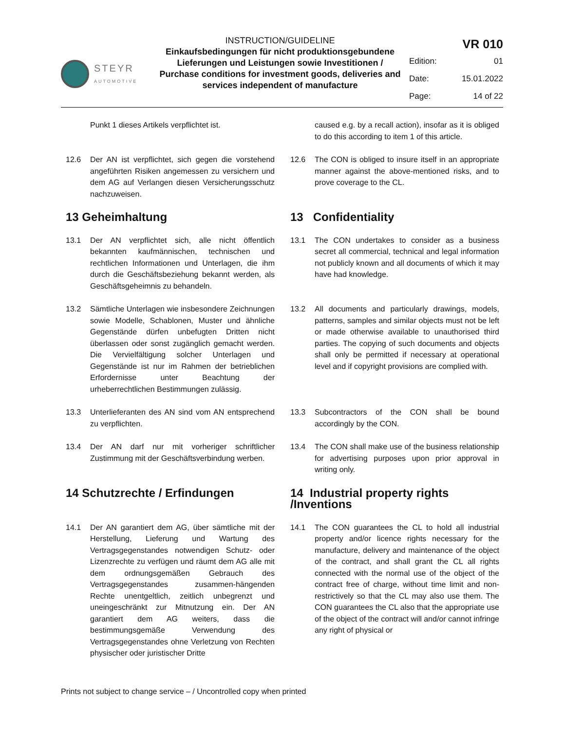STEYR
AUTOMOTIVE
INSTRUCTION/GUIDELINE
Einkaufsbedingungen für nicht produktionsgebundene Lieferungen und Leistungen sowie Investitionen / Purchase conditions for investment goods, deliveries and services independent of manufacture
VR 010
Edition: 01
Date: 15.01.2022
Page: 14 of 22
Punkt 1 dieses Artikels verpflichtet ist. caused e.g. by a recall action), insofar as it is obliged to do this according to item 1 of this article.
12.6 Der AN ist verpflichtet, sich gegen die vorstehend angeführten Risiken angemessen zu versichern und dem AG auf Verlangen diesen Versicherungsschutz nachzuweisen.
12.6 The CON is obliged to insure itself in an appropriate manner against the above-mentioned risks, and to prove coverage to the CL.
13 Geheimhaltung 13 Confidentiality
13.1 Der AN verpflichtet sich, alle nicht öffentlich bekannten kaufmännischen, technischen und rechtlichen Informationen und Unterlagen, die ihm durch die Geschäftsbeziehung bekannt werden, als Geschäftsgeheimnis zu behandeln.
13.1 The CON undertakes to consider as a business secret all commercial, technical and legal information not publicly known and all documents of which it may have had knowledge.
13.2 Sämtliche Unterlagen wie insbesondere Zeichnungen sowie Modelle, Schablonen, Muster und ähnliche Gegenstände dürfen unbefugten Dritten nicht überlassen oder sonst zugänglich gemacht werden. Die Vervielfältigung solcher Unterlagen und Gegenstände ist nur im Rahmen der betrieblichen Erfordernisse unter Beachtung der urheberrechtlichen Bestimmungen zulässig.
13.2 All documents and particularly drawings, models, patterns, samples and similar objects must not be left or made otherwise available to unauthorised third parties. The copying of such documents and objects shall only be permitted if necessary at operational level and if copyright provisions are complied with.
13.3 Unterlieferanten des AN sind vom AN entsprechend zu verpflichten.
13.3 Subcontractors of the CON shall be bound accordingly by the CON.
13.4 Der AN darf nur mit vorheriger schriftlicher Zustimmung mit der Geschäftsverbindung werben.
13.4 The CON shall make use of the business relationship for advertising purposes upon prior approval in writing only.
14 Schutzrechte / Erfindungen 14 Industrial property rights /Inventions
14.1 Der AN garantiert dem AG, über sämtliche mit der Herstellung, Lieferung und Wartung des Vertragsgegenstandes notwendigen Schutz- oder Lizenzrechte zu verfügen und räumt dem AG alle mit dem ordnungsgemäßen Gebrauch des Vertragsgegenstandes zusammen-hängenden Rechte unentgeltlich, zeitlich unbegrenzt und uneingeschränkt zur Mitnutzung ein. Der AN garantiert dem AG weiters, dass die bestimmungsgemäße Verwendung des Vertragsgegenstandes ohne Verletzung von Rechten physischer oder juristischer Dritte
14.1 The CON guarantees the CL to hold all industrial property and/or licence rights necessary for the manufacture, delivery and maintenance of the object of the contract, and shall grant the CL all rights connected with the normal use of the object of the contract free of charge, without time limit and non-restrictively so that the CL may also use them. The CON guarantees the CL also that the appropriate use of the object of the contract will and/or cannot infringe any right of physical or
Prints not subject to change service – / Uncontrolled copy when printed